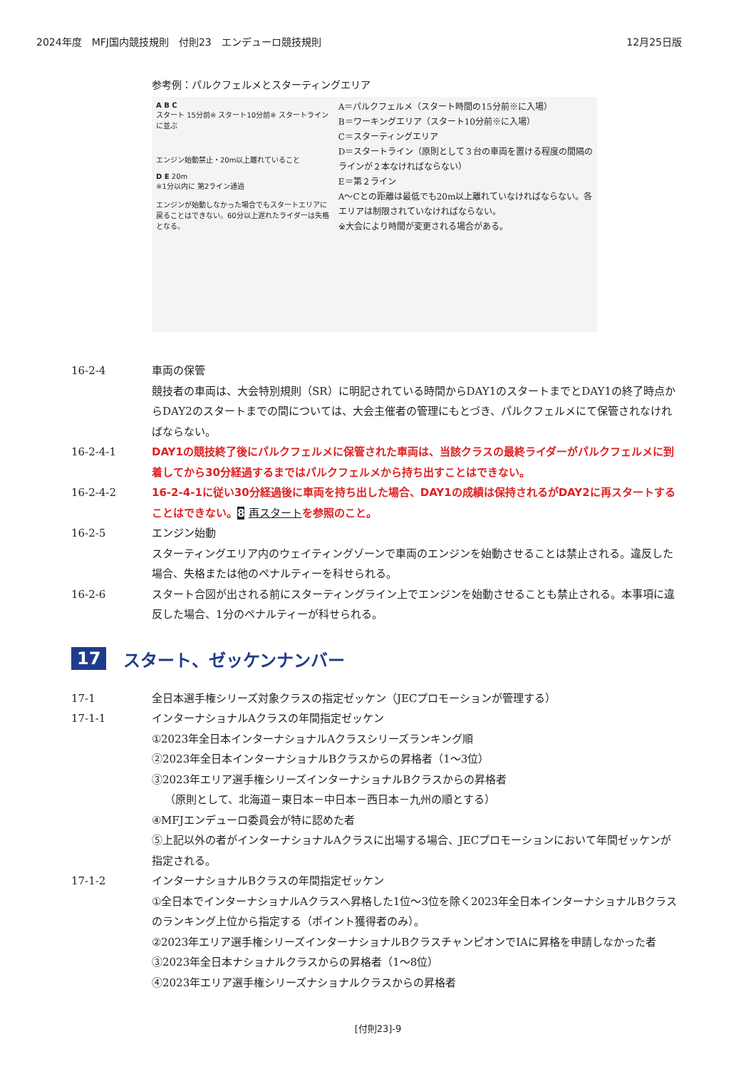2024年度　MFJ国内競技規則　付則23　エンデューロ競技規則 12月25日版
参考例：パルクフェルメとスターティングエリア
A B C
スタート 15分前※ スタート10分前※ スタートラインに並ぶ
エンジン始動禁止・20m以上離れていること
D E 20m
※1分以内に 第2ライン通過
エンジンが始動しなかった場合でもスタートエリアに戻ることはできない。60分以上遅れたライダーは失格となる。
A＝パルクフェルメ（スタート時間の15分前※に入場）
B＝ワーキングエリア（スタート10分前※に入場）
C＝スターティングエリア
D＝スタートライン（原則として３台の車両を置ける程度の間隔のラインが２本なければならない）
E＝第２ライン
A～Cとの距離は最低でも20m以上離れていなければならない。各エリアは制限されていなければならない。
※大会により時間が変更される場合がある。
16-2-4 車両の保管
競技者の車両は、大会特別規則（SR）に明記されている時間からDAY1のスタートまでとDAY1の終了時点からDAY2のスタートまでの間については、大会主催者の管理にもとづき、パルクフェルメにて保管されなければならない。
16-2-4-1 DAY1の競技終了後にパルクフェルメに保管された車両は、当該クラスの最終ライダーがパルクフェルメに到着してから30分経過するまではパルクフェルメから持ち出すことはできない。
16-2-4-2 16-2-4-1に従い30分経過後に車両を持ち出した場合、DAY1の成績は保持されるがDAY2に再スタートすることはできない。8 再スタートを参照のこと。
16-2-5 エンジン始動
スターティングエリア内のウェイティングゾーンで車両のエンジンを始動させることは禁止される。違反した場合、失格または他のペナルティーを科せられる。
16-2-6 スタート合図が出される前にスターティングライン上でエンジンを始動させることも禁止される。本事項に違反した場合、1分のペナルティーが科せられる。
17 スタート、ゼッケンナンバー
17-1 全日本選手権シリーズ対象クラスの指定ゼッケン（JECプロモーションが管理する）
17-1-1 インターナショナルAクラスの年間指定ゼッケン
①2023年全日本インターナショナルAクラスシリーズランキング順
②2023年全日本インターナショナルBクラスからの昇格者（1～3位）
③2023年エリア選手権シリーズインターナショナルBクラスからの昇格者
（原則として、北海道－東日本－中日本－西日本－九州の順とする）
④MFJエンデューロ委員会が特に認めた者
⑤上記以外の者がインターナショナルAクラスに出場する場合、JECプロモーションにおいて年間ゼッケンが指定される。
17-1-2 インターナショナルBクラスの年間指定ゼッケン
①全日本でインターナショナルAクラスへ昇格した1位～3位を除く2023年全日本インターナショナルBクラスのランキング上位から指定する（ポイント獲得者のみ）。
②2023年エリア選手権シリーズインターナショナルBクラスチャンピオンでIAに昇格を申請しなかった者
③2023年全日本ナショナルクラスからの昇格者（1～8位）
④2023年エリア選手権シリーズナショナルクラスからの昇格者
[付則23]-9